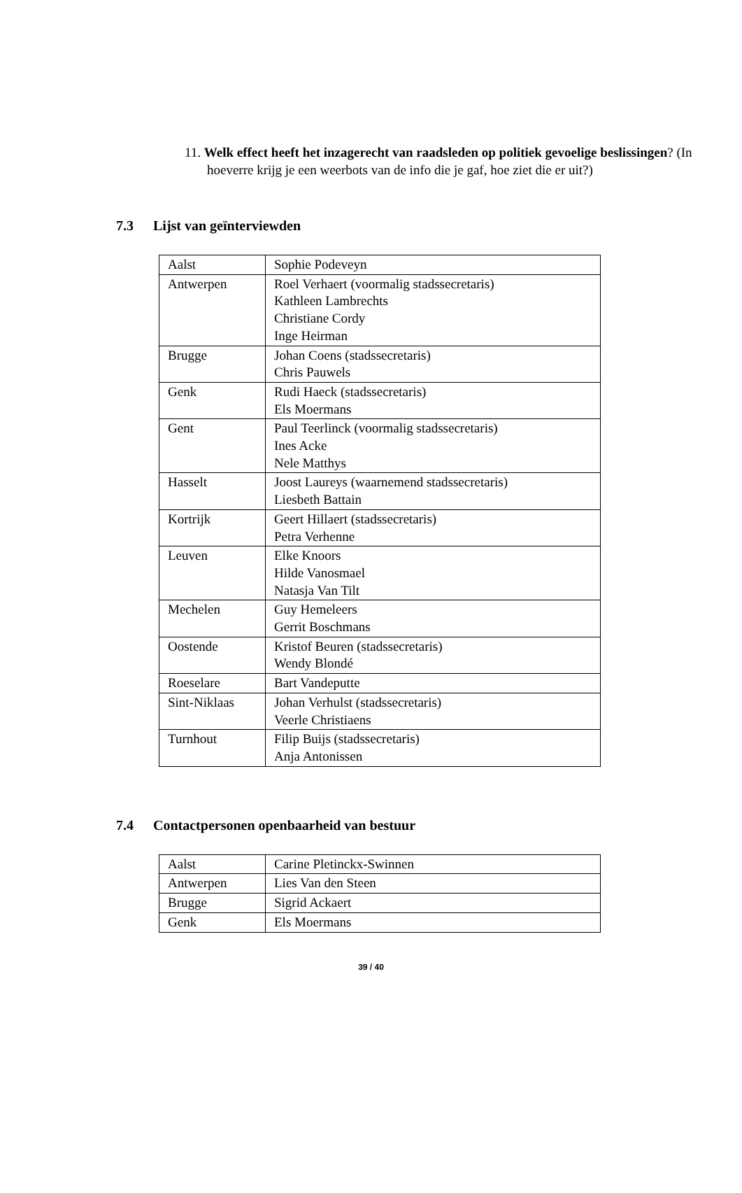11. Welk effect heeft het inzagerecht van raadsleden op politiek gevoelige beslissingen? (In hoeverre krijg je een weerbots van de info die je gaf, hoe ziet die er uit?)
7.3 Lijst van geïnterviewden
| Aalst | Sophie Podeveyn |
| Antwerpen | Roel Verhaert (voormalig stadssecretaris) Kathleen Lambrechts Christiane Cordy Inge Heirman |
| Brugge | Johan Coens (stadssecretaris) Chris Pauwels |
| Genk | Rudi Haeck (stadssecretaris) Els Moermans |
| Gent | Paul Teerlinck (voormalig stadssecretaris) Ines Acke Nele Matthys |
| Hasselt | Joost Laureys (waarnemend stadssecretaris) Liesbeth Battain |
| Kortrijk | Geert Hillaert (stadssecretaris) Petra Verhenne |
| Leuven | Elke Knoors Hilde Vanosmael Natasja Van Tilt |
| Mechelen | Guy Hemeleers Gerrit Boschmans |
| Oostende | Kristof Beuren (stadssecretaris) Wendy Blondé |
| Roeselare | Bart Vandeputte |
| Sint-Niklaas | Johan Verhulst (stadssecretaris) Veerle Christiaens |
| Turnhout | Filip Buijs (stadssecretaris) Anja Antonissen |
7.4 Contactpersonen openbaarheid van bestuur
| Aalst | Carine Pletinckx-Swinnen |
| Antwerpen | Lies Van den Steen |
| Brugge | Sigrid Ackaert |
| Genk | Els Moermans |
39 / 40